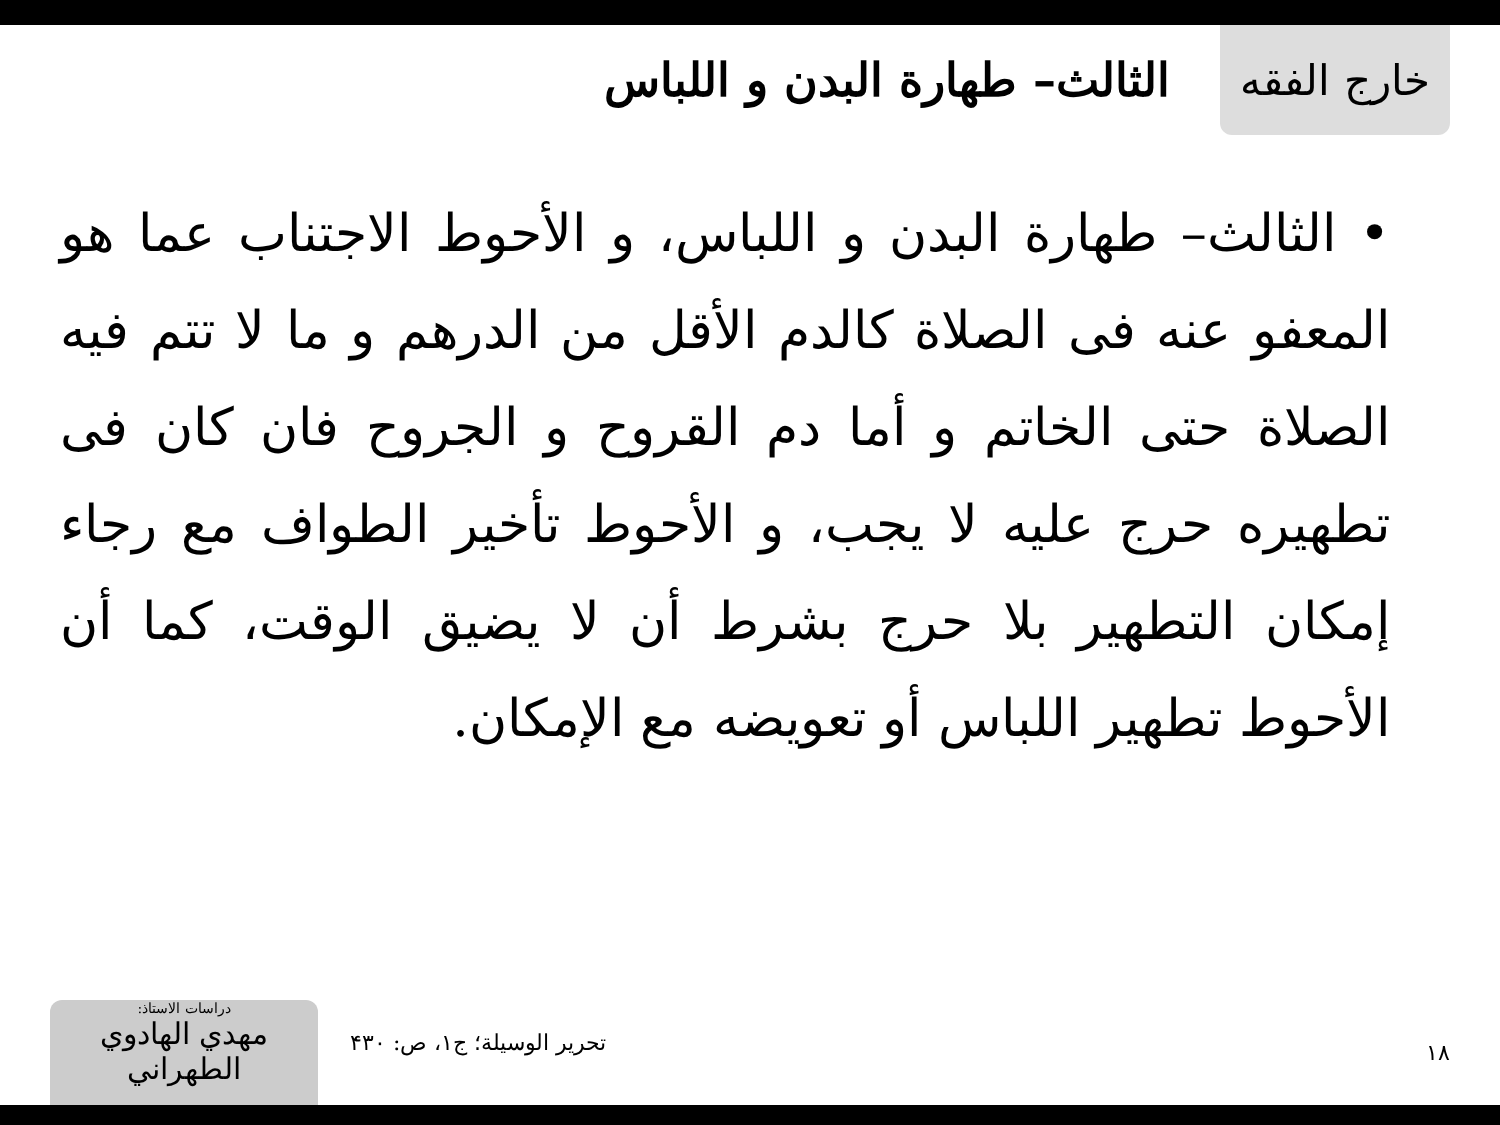خارج الفقه
الثالث– طهارة البدن و اللباس
• الثالث– طهارة البدن و اللباس، و الأحوط الاجتناب عما هو المعفو عنه فى الصلاة كالدم الأقل من الدرهم و ما لا تتم فيه الصلاة حتى الخاتم و أما دم القروح و الجروح فان كان فى تطهيره حرج عليه لا يجب، و الأحوط تأخير الطواف مع رجاء إمكان التطهير بلا حرج بشرط أن لا يضيق الوقت، كما أن الأحوط تطهير اللباس أو تعويضه مع الإمكان.
دراسات الاستاذ:
مهدي الهادوي الطهراني
تحرير الوسيلة؛ ج۱، ص: ۴۳۰ ۱۸